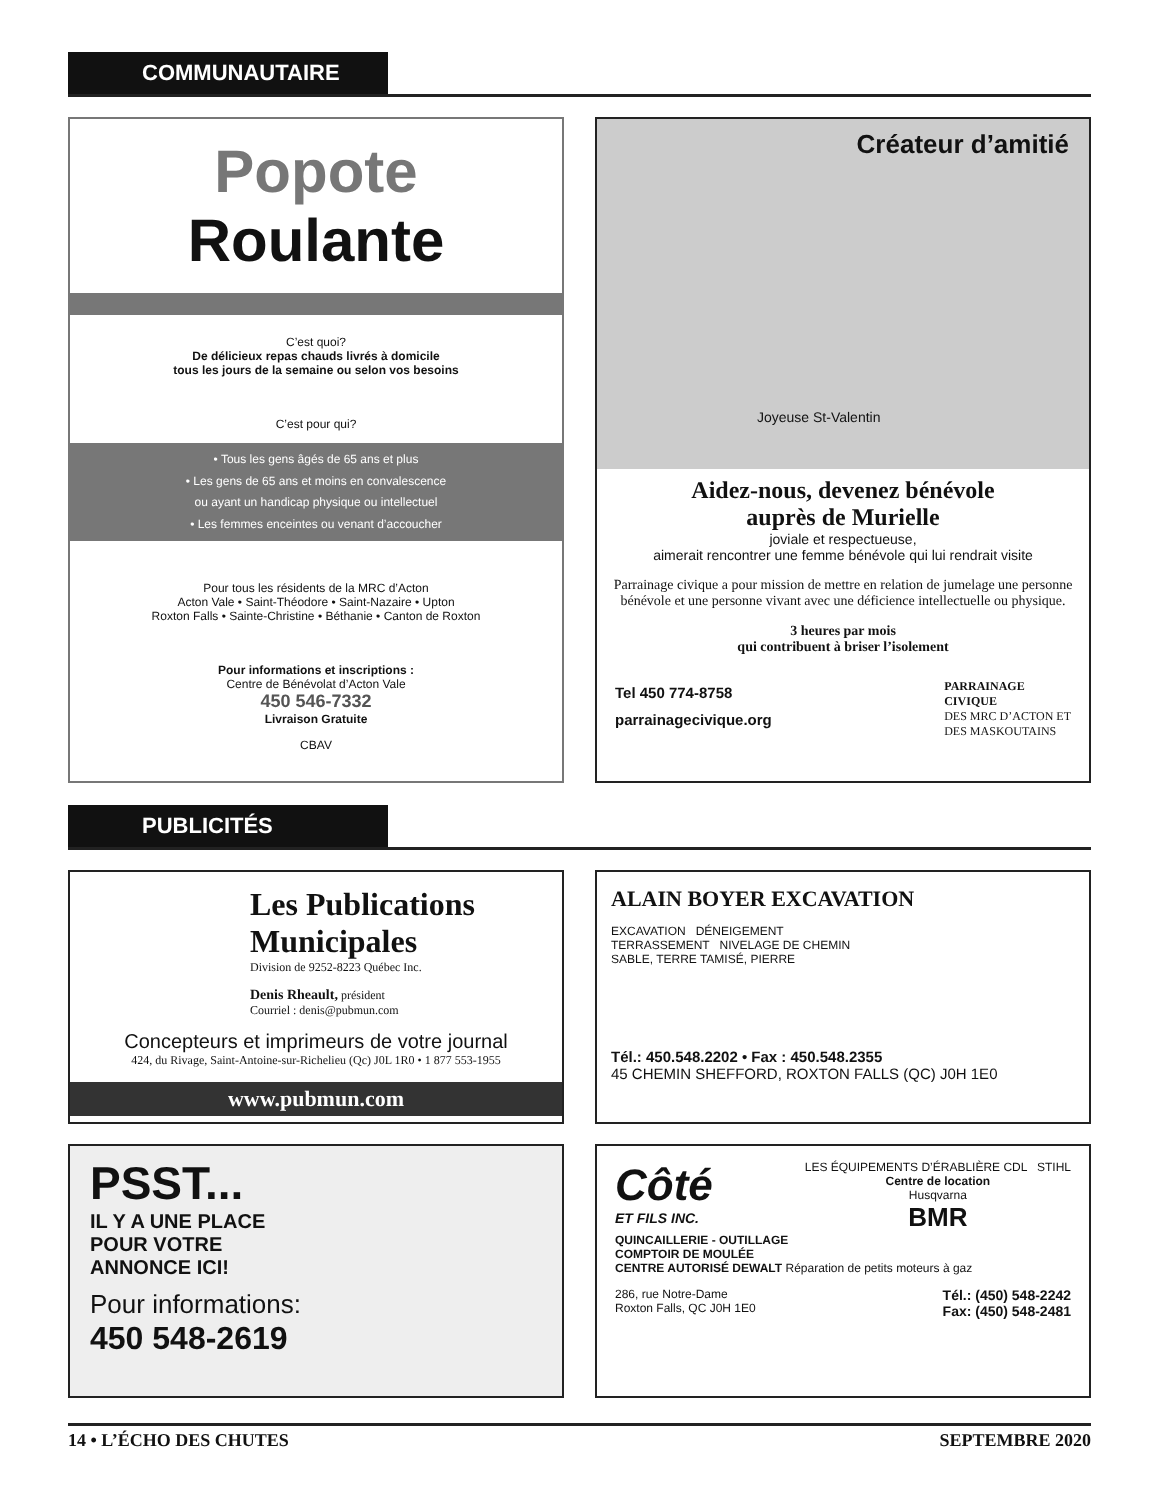COMMUNAUTAIRE
Popote
Roulante
C’est quoi?
De délicieux repas chauds livrés à domicile
tous les jours de la semaine ou selon vos besoins
C’est pour qui?
• Tous les gens âgés de 65 ans et plus
• Les gens de 65 ans et moins en convalescence
ou ayant un handicap physique ou intellectuel
• Les femmes enceintes ou venant d’accoucher
Pour tous les résidents de la MRC d’Acton
Acton Vale • Saint-Théodore • Saint-Nazaire • Upton
Roxton Falls • Sainte-Christine • Béthanie • Canton de Roxton
Pour informations et inscriptions :
Centre de Bénévolat d’Acton Vale
450 546-7332
Livraison Gratuite
CBAV
Créateur d’amitié
Joyeuse St-Valentin
Aidez-nous, devenez bénévole
auprès de Murielle
joviale et respectueuse,
aimerait rencontrer une femme bénévole qui lui rendrait visite
Parrainage civique a pour mission de mettre en relation de jumelage une personne bénévole et une personne vivant avec une déficience intellectuelle ou physique.
3 heures par mois
qui contribuent à briser l’isolement
Tel 450 774-8758
parrainagecivique.org
PARRAINAGE
CIVIQUE
DES MRC D’ACTON ET
DES MASKOUTAINS
PUBLICITÉS
Les Publications Municipales
Division de 9252-8223 Québec Inc.
Denis Rheault, président
Courriel : denis@pubmun.com
Concepteurs et imprimeurs de votre journal
424, du Rivage, Saint-Antoine-sur-Richelieu (Qc) J0L 1R0 • 1 877 553-1955
www.pubmun.com
ALAIN BOYER EXCAVATION
EXCAVATION DÉNEIGEMENT
TERRASSEMENT NIVELAGE DE CHEMIN
SABLE, TERRE TAMISÉ, PIERRE
Tél.: 450.548.2202 • Fax : 450.548.2355
45 CHEMIN SHEFFORD, ROXTON FALLS (QC) J0H 1E0
PSST...
IL Y A UNE PLACE
POUR VOTRE
ANNONCE ICI!
Pour informations:
450 548-2619
Côté
ET FILS INC.
LES ÉQUIPEMENTS D’ÉRABLIÈRE CDL STIHL
Centre de location
Husqvarna
BMR
QUINCAILLERIE - OUTILLAGE
COMPTOIR DE MOULÉE
CENTRE AUTORISÉ DEWALT Réparation de petits moteurs à gaz
286, rue Notre-Dame
Roxton Falls, QC J0H 1E0 Tél.: (450) 548-2242
Fax: (450) 548-2481
14 • L’ÉCHO DES CHUTES SEPTEMBRE 2020